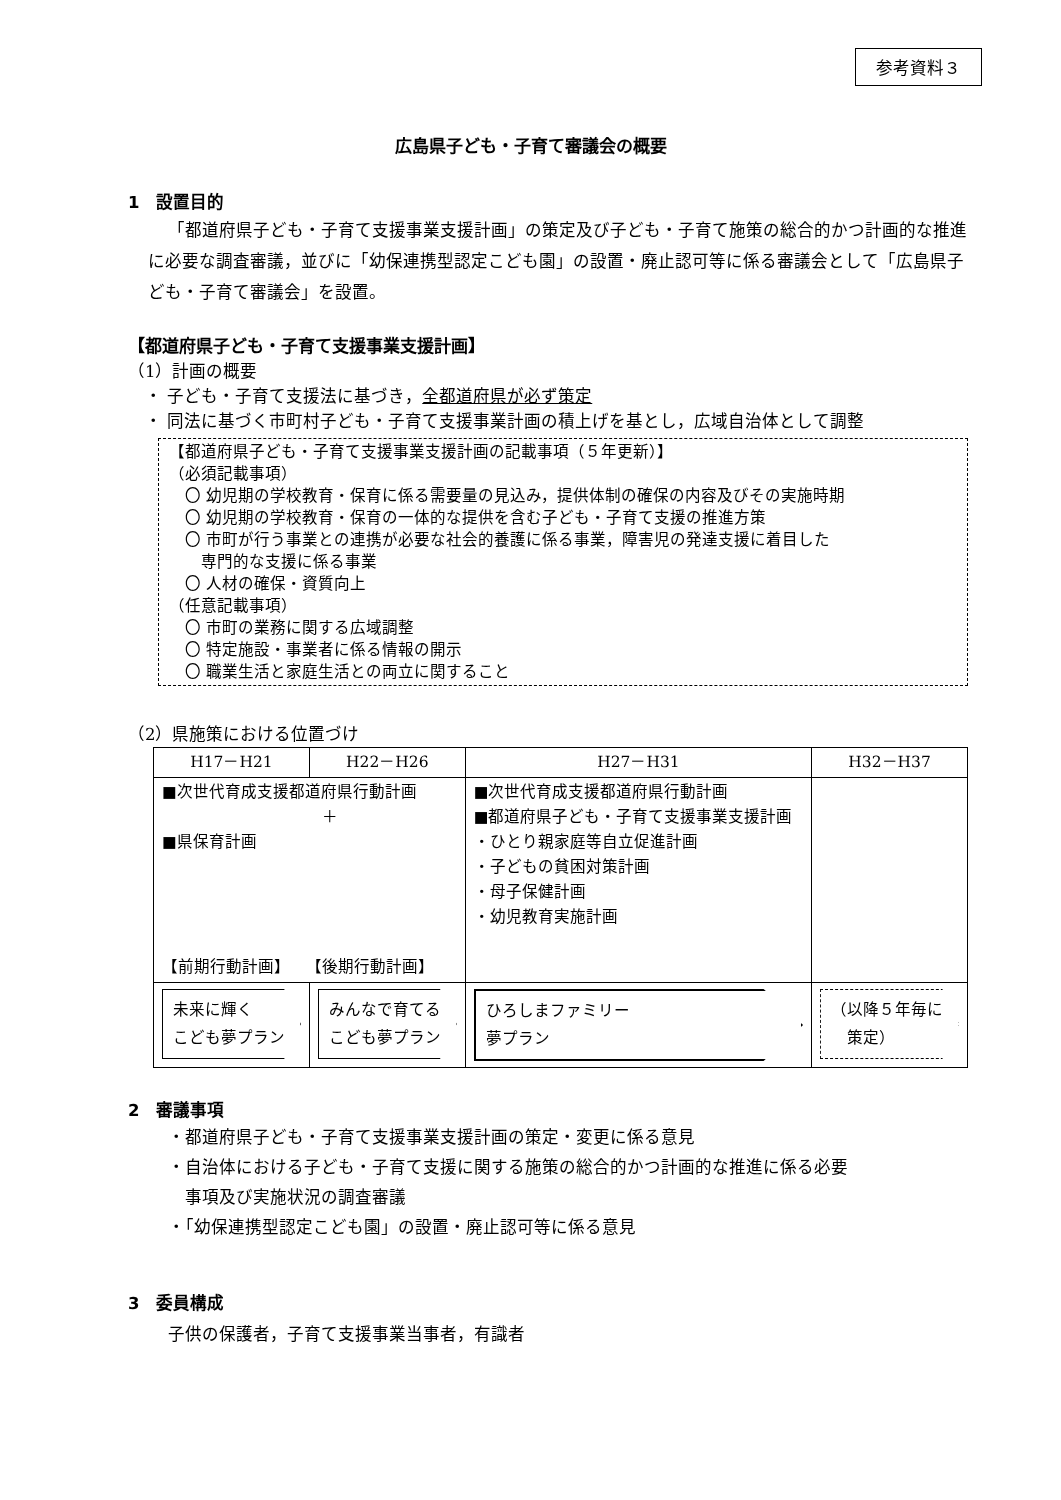参考資料３
広島県子ども・子育て審議会の概要
1　設置目的
「都道府県子ども・子育て支援事業支援計画」の策定及び子ども・子育て施策の総合的かつ計画的な推進に必要な調査審議，並びに「幼保連携型認定こども園」の設置・廃止認可等に係る審議会として「広島県子ども・子育て審議会」を設置。
【都道府県子ども・子育て支援事業支援計画】
（1）計画の概要
　・ 子ども・子育て支援法に基づき，全都道府県が必ず策定
　・ 同法に基づく市町村子ども・子育て支援事業計画の積上げを基とし，広域自治体として調整
【都道府県子ども・子育て支援事業支援計画の記載事項（５年更新）】
（必須記載事項）
　〇 幼児期の学校教育・保育に係る需要量の見込み，提供体制の確保の内容及びその実施時期
　〇 幼児期の学校教育・保育の一体的な提供を含む子ども・子育て支援の推進方策
　〇 市町が行う事業との連携が必要な社会的養護に係る事業，障害児の発達支援に着目した
　　専門的な支援に係る事業
　〇 人材の確保・資質向上
（任意記載事項）
　〇 市町の業務に関する広域調整
　〇 特定施設・事業者に係る情報の開示
　〇 職業生活と家庭生活との両立に関すること
（2）県施策における位置づけ
| H17－H21 | H22－H26 | H27－H31 | H32－H37 |
| --- | --- | --- | --- |
| ■次世代育成支援都道府県行動計画 ＋ ■県保育計画 【前期行動計画】 【後期行動計画】 | | ■次世代育成支援都道府県行動計画 ■都道府県子ども・子育て支援事業支援計画 ・ひとり親家庭等自立促進計画 ・子どもの貧困対策計画 ・母子保健計画 ・幼児教育実施計画 | |
| 未来に輝く こども夢プラン | みんなで育てる こども夢プラン | ひろしまファミリー 夢プラン | （以降５年毎に 策定） |
2　審議事項
・都道府県子ども・子育て支援事業支援計画の策定・変更に係る意見
・自治体における子ども・子育て支援に関する施策の総合的かつ計画的な推進に係る必要
　事項及び実施状況の調査審議
・「幼保連携型認定こども園」の設置・廃止認可等に係る意見
3　委員構成
子供の保護者，子育て支援事業当事者，有識者